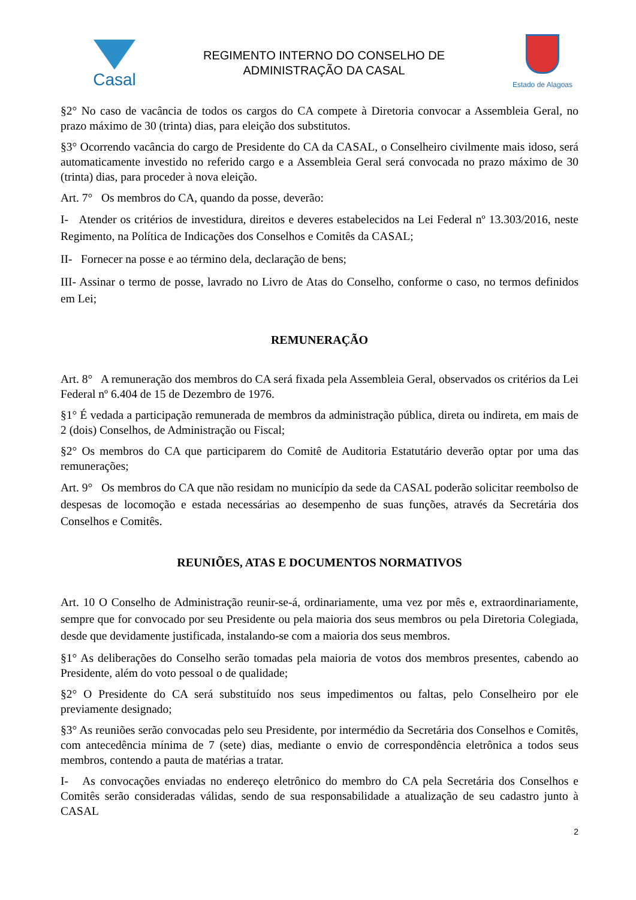Casal
REGIMENTO INTERNO DO CONSELHO DE
ADMINISTRAÇÃO DA CASAL
Estado de Alagoas
§2° No caso de vacância de todos os cargos do CA compete à Diretoria convocar a Assembleia Geral, no prazo máximo de 30 (trinta) dias, para eleição dos substitutos.
§3° Ocorrendo vacância do cargo de Presidente do CA da CASAL, o Conselheiro civilmente mais idoso, será automaticamente investido no referido cargo e a Assembleia Geral será convocada no prazo máximo de 30 (trinta) dias, para proceder à nova eleição.
Art. 7° Os membros do CA, quando da posse, deverão:
I- Atender os critérios de investidura, direitos e deveres estabelecidos na Lei Federal nº 13.303/2016, neste Regimento, na Política de Indicações dos Conselhos e Comitês da CASAL;
II- Fornecer na posse e ao término dela, declaração de bens;
III- Assinar o termo de posse, lavrado no Livro de Atas do Conselho, conforme o caso, no termos definidos em Lei;
REMUNERAÇÃO
Art. 8° A remuneração dos membros do CA será fixada pela Assembleia Geral, observados os critérios da Lei Federal nº 6.404 de 15 de Dezembro de 1976.
§1° É vedada a participação remunerada de membros da administração pública, direta ou indireta, em mais de 2 (dois) Conselhos, de Administração ou Fiscal;
§2° Os membros do CA que participarem do Comitê de Auditoria Estatutário deverão optar por uma das remunerações;
Art. 9° Os membros do CA que não residam no município da sede da CASAL poderão solicitar reembolso de despesas de locomoção e estada necessárias ao desempenho de suas funções, através da Secretária dos Conselhos e Comitês.
REUNIÕES, ATAS E DOCUMENTOS NORMATIVOS
Art. 10 O Conselho de Administração reunir-se-á, ordinariamente, uma vez por mês e, extraordinariamente, sempre que for convocado por seu Presidente ou pela maioria dos seus membros ou pela Diretoria Colegiada, desde que devidamente justificada, instalando-se com a maioria dos seus membros.
§1° As deliberações do Conselho serão tomadas pela maioria de votos dos membros presentes, cabendo ao Presidente, além do voto pessoal o de qualidade;
§2° O Presidente do CA será substituído nos seus impedimentos ou faltas, pelo Conselheiro por ele previamente designado;
§3° As reuniões serão convocadas pelo seu Presidente, por intermédio da Secretária dos Conselhos e Comitês, com antecedência mínima de 7 (sete) dias, mediante o envio de correspondência eletrônica a todos seus membros, contendo a pauta de matérias a tratar.
I- As convocações enviadas no endereço eletrônico do membro do CA pela Secretária dos Conselhos e Comitês serão consideradas válidas, sendo de sua responsabilidade a atualização de seu cadastro junto à CASAL
2